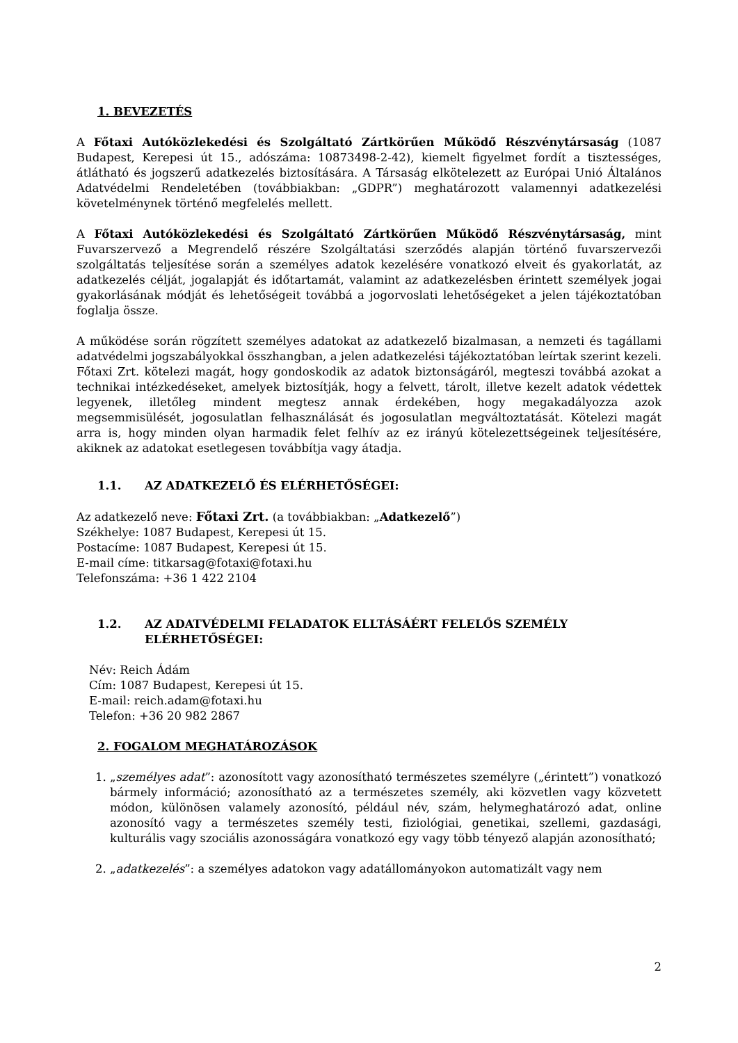1. BEVEZETÉS
A Főtaxi Autóközlekedési és Szolgáltató Zártkörűen Működő Részvénytársaság (1087 Budapest, Kerepesi út 15., adószáma: 10873498-2-42), kiemelt figyelmet fordít a tisztességes, átlátható és jogszerű adatkezelés biztosítására. A Társaság elkötelezett az Európai Unió Általános Adatvédelmi Rendeletében (továbbiakban: „GDPR”) meghatározott valamennyi adatkezelési követelménynek történő megfelelés mellett.
A Főtaxi Autóközlekedési és Szolgáltató Zártkörűen Működő Részvénytársaság, mint Fuvarszervező a Megrendelő részére Szolgáltatási szerződés alapján történő fuvarszervezői szolgáltatás teljesítése során a személyes adatok kezelésére vonatkozó elveit és gyakorlatát, az adatkezelés célját, jogalapját és időtartamát, valamint az adatkezelésben érintett személyek jogai gyakorlásának módját és lehetőségeit továbbá a jogorvoslati lehetőségeket a jelen tájékoztatóban foglalja össze.
A működése során rögzített személyes adatokat az adatkezelő bizalmasan, a nemzeti és tagállami adatvédelmi jogszabályokkal összhangban, a jelen adatkezelési tájékoztatóban leírtak szerint kezeli. Főtaxi Zrt. kötelezi magát, hogy gondoskodik az adatok biztonságáról, megteszi továbbá azokat a technikai intézkedéseket, amelyek biztosítják, hogy a felvett, tárolt, illetve kezelt adatok védettek legyenek, illetőleg mindent megtesz annak érdekében, hogy megakadályozza azok megsemmisülését, jogosulatlan felhasználását és jogosulatlan megváltoztatását. Kötelezi magát arra is, hogy minden olyan harmadik felet felhív az ez irányú kötelezettségeinek teljesítésére, akiknek az adatokat esetlegesen továbbítja vagy átadja.
1.1. AZ ADATKEZELŐ ÉS ELÉRHETŐSÉGEI:
Az adatkezelő neve: Főtaxi Zrt. (a továbbiakban: „Adatkezelő”)
Székhelye: 1087 Budapest, Kerepesi út 15.
Postacíme: 1087 Budapest, Kerepesi út 15.
E-mail címe: titkarsag@fotaxi@fotaxi.hu
Telefonszáma: +36 1 422 2104
1.2. AZ ADATVÉDELMI FELADATOK ELLTÁSÁÉRT FELELŐS SZEMÉLY ELÉRHETŐSÉGEI:
Név: Reich Ádám
Cím: 1087 Budapest, Kerepesi út 15.
E-mail: reich.adam@fotaxi.hu
Telefon: +36 20 982 2867
2. FOGALOM MEGHATÁROZÁSOK
1. „személyes adat”: azonosított vagy azonosítható természetes személyre („érintett”) vonatkozó bármely információ; azonosítható az a természetes személy, aki közvetlen vagy közvetett módon, különösen valamely azonosító, például név, szám, helymeghatározó adat, online azonosító vagy a természetes személy testi, fiziológiai, genetikai, szellemi, gazdasági, kulturális vagy szociális azonosságára vonatkozó egy vagy több tényező alapján azonosítható;
2. „adatkezelés”: a személyes adatokon vagy adatállományokon automatizált vagy nem
2